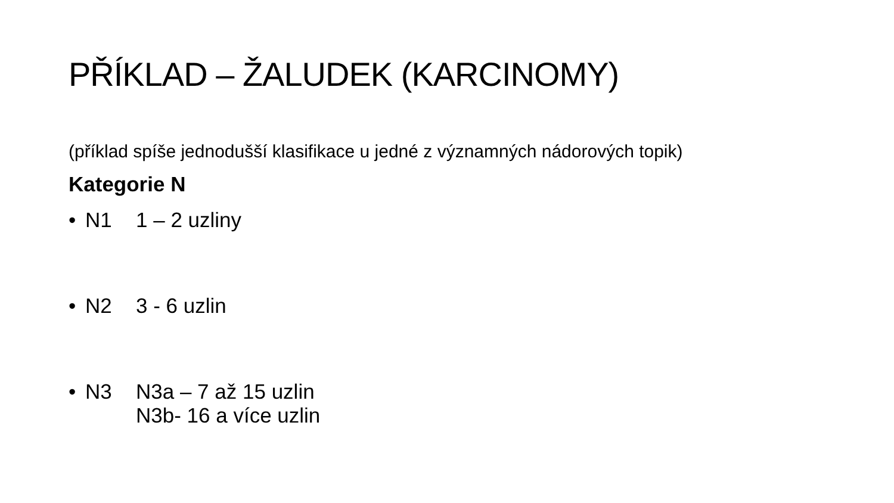PŘÍKLAD – ŽALUDEK (KARCINOMY)
(příklad spíše jednodušší klasifikace u jedné z významných nádorových topik)
Kategorie N
• N1 1 – 2 uzliny
• N2 3 - 6 uzlin
• N3 N3a – 7 až 15 uzlin
N3b- 16 a více uzlin